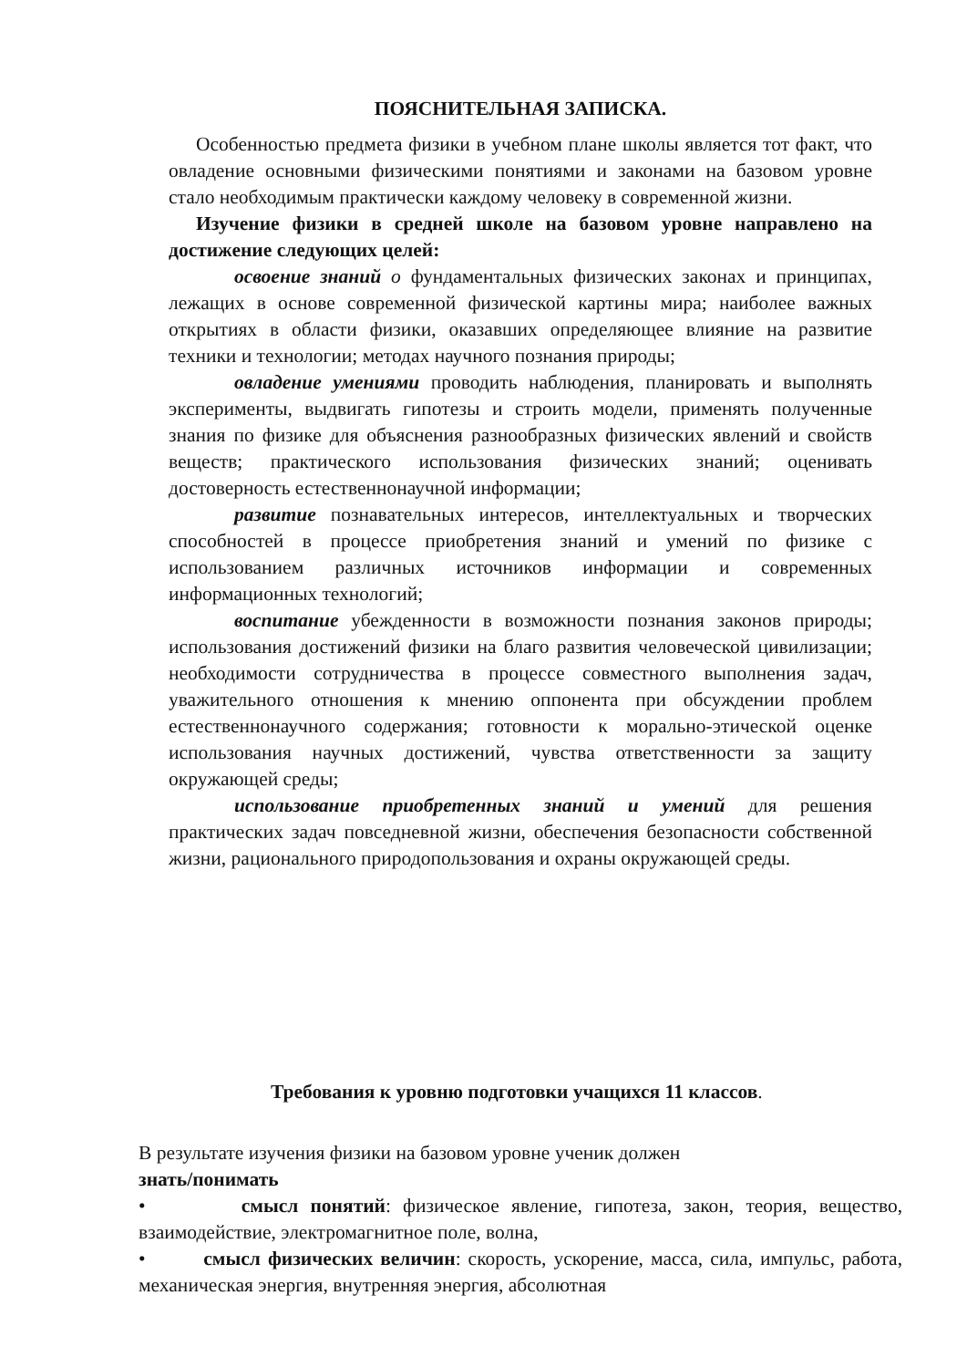ПОЯСНИТЕЛЬНАЯ ЗАПИСКА.
Особенностью предмета физики в учебном плане школы является тот факт, что овладение основными физическими понятиями и законами на базовом уровне стало необходимым практически каждому человеку в современной жизни.
Изучение физики в средней школе на базовом уровне направлено на достижение следующих целей:
освоение знаний о фундаментальных физических законах и принципах, лежащих в основе современной физической картины мира; наиболее важных открытиях в области физики, оказавших определяющее влияние на развитие техники и технологии; методах научного познания природы;
овладение умениями проводить наблюдения, планировать и выполнять эксперименты, выдвигать гипотезы и строить модели, применять полученные знания по физике для объяснения разнообразных физических явлений и свойств веществ; практического использования физических знаний; оценивать достоверность естественнонаучной информации;
развитие познавательных интересов, интеллектуальных и творческих способностей в процессе приобретения знаний и умений по физике с использованием различных источников информации и современных информационных технологий;
воспитание убежденности в возможности познания законов природы; использования достижений физики на благо развития человеческой цивилизации; необходимости сотрудничества в процессе совместного выполнения задач, уважительного отношения к мнению оппонента при обсуждении проблем естественнонаучного содержания; готовности к морально-этической оценке использования научных достижений, чувства ответственности за защиту окружающей среды;
использование приобретенных знаний и умений для решения практических задач повседневной жизни, обеспечения безопасности собственной жизни, рационального природопользования и охраны окружающей среды.
Требования к уровню подготовки учащихся 11 классов.
В результате изучения физики на базовом уровне ученик должен
знать/понимать
• смысл понятий: физическое явление, гипотеза, закон, теория, вещество, взаимодействие, электромагнитное поле, волна,
• смысл физических величин: скорость, ускорение, масса, сила, импульс, работа, механическая энергия, внутренняя энергия, абсолютная